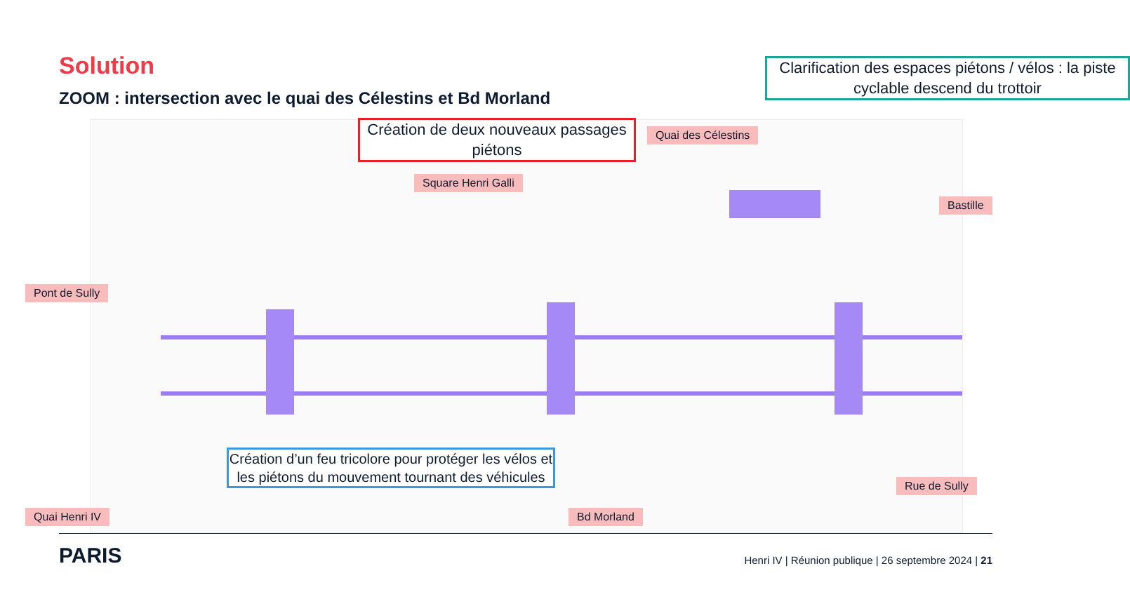Solution
ZOOM : intersection avec le quai des Célestins et Bd Morland
Clarification des espaces piétons / vélos : la piste cyclable descend du trottoir
Création de deux nouveaux passages piétons
Création d’un feu tricolore pour protéger les vélos et les piétons du mouvement tournant des véhicules
Quai des Célestins
Square Henri Galli
Bastille
Pont de Sully
Rue de Sully
Quai Henri IV Bd Morland
PARIS
Henri IV | Réunion publique | 26 septembre 2024 | 21